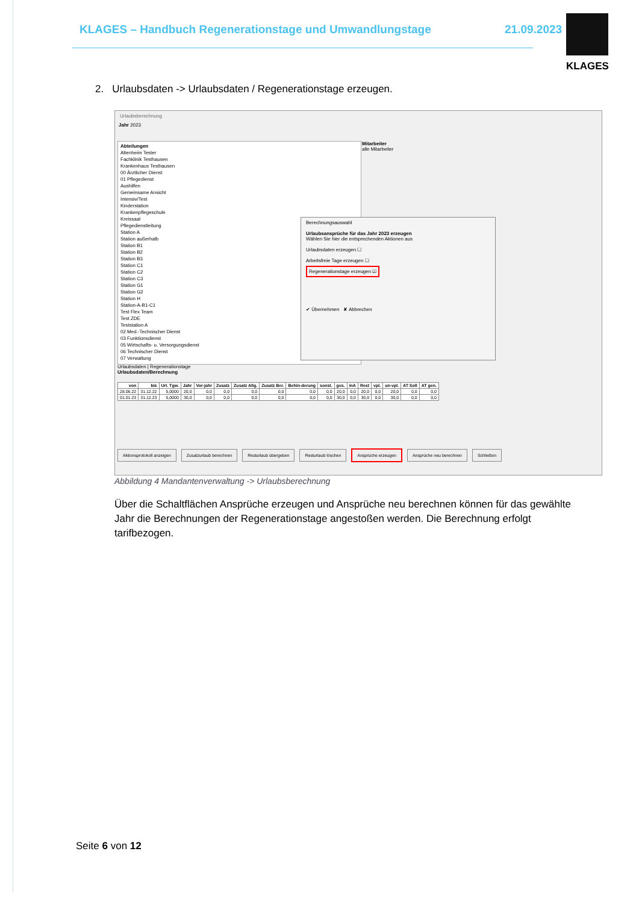KLAGES – Handbuch Regenerationstage und Umwandlungstage
21.09.2023
KLAGES
2. Urlaubsdaten -> Urlaubsdaten / Regenerationstage erzeugen.
Urlaubsberechnung
Jahr 2023
Abteilungen
Altenheim Tester
Fachklinik Testhausen
Krankenhaus Testhausen
00 Ärztlicher Dienst
01 Pflegedienst
Aushilfen
Gemeinsame Ansicht
Intensiv/Test
Kinderstation
Krankenpflegeschule
Kreissaal
Pflegedienstleitung
Station A
Station außerhalb
Station B1
Station B2
Station B3
Station C1
Station C2
Station C3
Station G1
Station G2
Station H
Station-A-B1-C1
Test Flex Team
Test ZDE
Teststation A
02 Med.-Technischer Dienst
03 Funktionsdienst
05 Wirtschafts- u. Versorgungsdienst
06 Technischer Dienst
07 Verwaltung
Mitarbeiter
alle Mitarbeiter
Berechnungsauswahl
Urlaubsansprüche für das Jahr 2023 erzeugen
Wählen Sie hier die entsprechenden Aktionen aus
Urlaubsdaten erzeugen ☐
Arbeitsfreie Tage erzeugen ☐
Regenerationstage erzeugen ☑
✔ Übernehmen ✘ Abbrechen
Urlaubsdaten | Regenerationstage
Urlaubsdaten/Berechnung
| von | bis | Url. Tgw. | Jahr | Vor-jahr | Zusatz | Zusatz Allg. | Zusatz Ber. | Behin-derung | sonst. | ges. | inA | Rest | vpl. | un-vpl. | AT Soll | AT gen. |
| --- | --- | --- | --- | --- | --- | --- | --- | --- | --- | --- | --- | --- | --- | --- | --- | --- |
| 28.06.22 | 31.12.22 | 5,0000 | 20,0 | 0,0 | 0,0 | 0,0 | 0,0 | 0,0 | 0,0 | 20,0 | 0,0 | 20,0 | 0,0 | 20,0 | 0,0 | 0,0 |
| 01.01.23 | 31.12.23 | 5,0000 | 30,0 | 0,0 | 0,0 | 0,0 | 0,0 | 0,0 | 0,0 | 30,0 | 0,0 | 30,0 | 0,0 | 30,0 | 0,0 | 0,0 |
Aktionsprotokoll anzeigen Zusatzurlaub berechnen Resturlaub übergeben Resturlaub löschen Ansprüche erzeugen Ansprüche neu berechnen Schließen
Abbildung 4 Mandantenverwaltung -> Urlaubsberechnung
Über die Schaltflächen Ansprüche erzeugen und Ansprüche neu berechnen können für das gewählte Jahr die Berechnungen der Regenerationstage angestoßen werden. Die Berechnung erfolgt tarifbezogen.
Seite 6 von 12